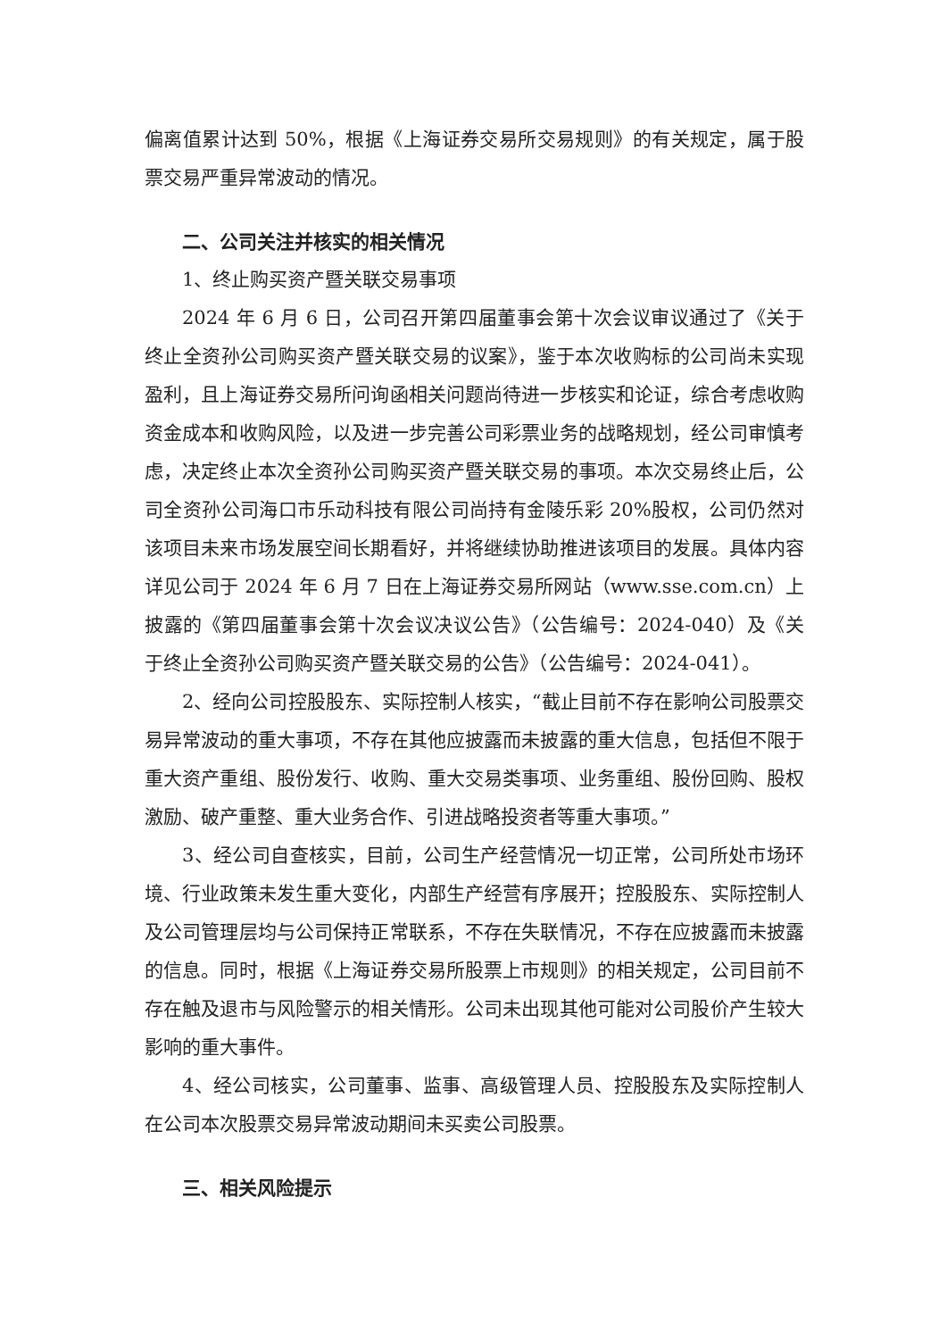偏离值累计达到 50%，根据《上海证券交易所交易规则》的有关规定，属于股票交易严重异常波动的情况。
二、公司关注并核实的相关情况
1、终止购买资产暨关联交易事项
2024 年 6 月 6 日，公司召开第四届董事会第十次会议审议通过了《关于终止全资孙公司购买资产暨关联交易的议案》，鉴于本次收购标的公司尚未实现盈利，且上海证券交易所问询函相关问题尚待进一步核实和论证，综合考虑收购资金成本和收购风险，以及进一步完善公司彩票业务的战略规划，经公司审慎考虑，决定终止本次全资孙公司购买资产暨关联交易的事项。本次交易终止后，公司全资孙公司海口市乐动科技有限公司尚持有金陵乐彩 20%股权，公司仍然对该项目未来市场发展空间长期看好，并将继续协助推进该项目的发展。具体内容详见公司于 2024 年 6 月 7 日在上海证券交易所网站（www.sse.com.cn）上披露的《第四届董事会第十次会议决议公告》（公告编号：2024-040）及《关于终止全资孙公司购买资产暨关联交易的公告》（公告编号：2024-041）。
2、经向公司控股股东、实际控制人核实，“截止目前不存在影响公司股票交易异常波动的重大事项，不存在其他应披露而未披露的重大信息，包括但不限于重大资产重组、股份发行、收购、重大交易类事项、业务重组、股份回购、股权激励、破产重整、重大业务合作、引进战略投资者等重大事项。”
3、经公司自查核实，目前，公司生产经营情况一切正常，公司所处市场环境、行业政策未发生重大变化，内部生产经营有序展开；控股股东、实际控制人及公司管理层均与公司保持正常联系，不存在失联情况，不存在应披露而未披露的信息。同时，根据《上海证券交易所股票上市规则》的相关规定，公司目前不存在触及退市与风险警示的相关情形。公司未出现其他可能对公司股价产生较大影响的重大事件。
4、经公司核实，公司董事、监事、高级管理人员、控股股东及实际控制人在公司本次股票交易异常波动期间未买卖公司股票。
三、相关风险提示